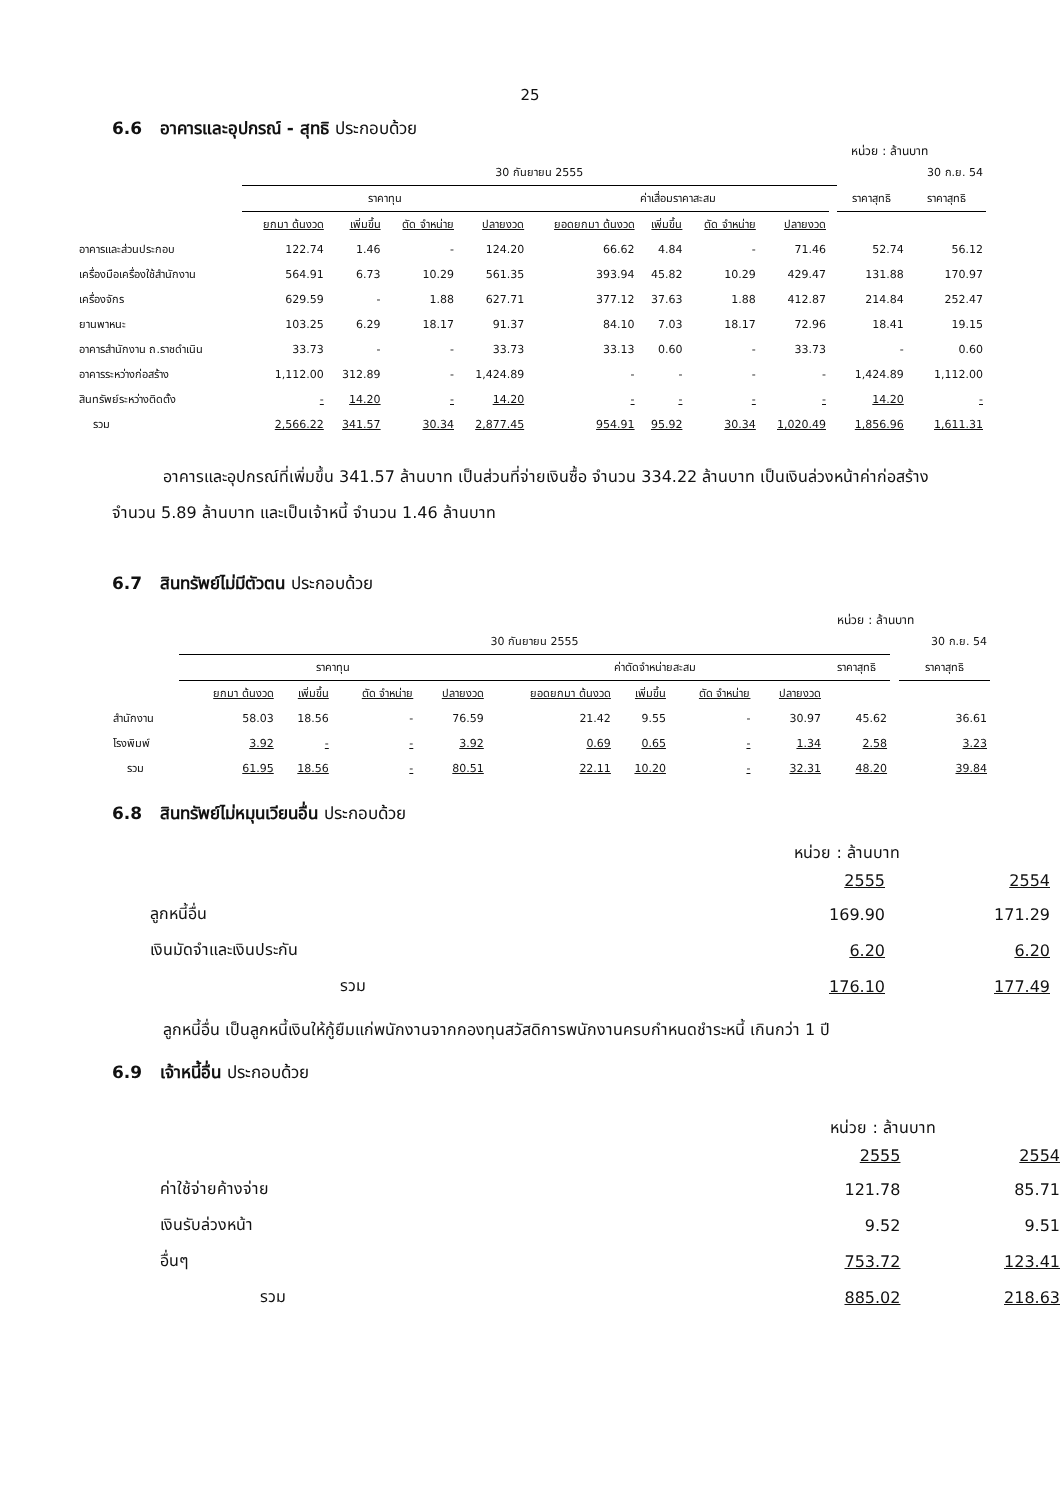25
6.6 อาคารและอุปกรณ์ - สุทธิ ประกอบด้วย
หน่วย : ล้านบาท
| | 30 กันยายน 2555 | | | | | | | | | | 30 ก.ย. 54 |
| | ราคาทุน | | | | ค่าเสื่อมราคาสะสม | | | | | ราคาสุทธิ | ราคาสุทธิ |
| | ยกมา ต้นงวด | เพิ่มขึ้น | ตัด จำหน่าย | ปลายงวด | ยอดยกมา ต้นงวด | เพิ่มขึ้น | ตัด จำหน่าย | ปลายงวด | | | |
| อาคารและส่วนประกอบ | 122.74 | 1.46 | - | 124.20 | 66.62 | 4.84 | - | 71.46 | | 52.74 | 56.12 |
| เครื่องมือเครื่องใช้สำนักงาน | 564.91 | 6.73 | 10.29 | 561.35 | 393.94 | 45.82 | 10.29 | 429.47 | | 131.88 | 170.97 |
| เครื่องจักร | 629.59 | - | 1.88 | 627.71 | 377.12 | 37.63 | 1.88 | 412.87 | | 214.84 | 252.47 |
| ยานพาหนะ | 103.25 | 6.29 | 18.17 | 91.37 | 84.10 | 7.03 | 18.17 | 72.96 | | 18.41 | 19.15 |
| อาคารสำนักงาน ถ.ราชดำเนิน | 33.73 | - | - | 33.73 | 33.13 | 0.60 | - | 33.73 | | - | 0.60 |
| อาคารระหว่างก่อสร้าง | 1,112.00 | 312.89 | - | 1,424.89 | - | - | - | - | | 1,424.89 | 1,112.00 |
| สินทรัพย์ระหว่างติดตั้ง | - | 14.20 | - | 14.20 | - | - | - | - | | 14.20 | - |
| รวม | 2,566.22 | 341.57 | 30.34 | 2,877.45 | 954.91 | 95.92 | 30.34 | 1,020.49 | | 1,856.96 | 1,611.31 |
อาคารและอุปกรณ์ที่เพิ่มขึ้น 341.57 ล้านบาท เป็นส่วนที่จ่ายเงินซื้อ จำนวน 334.22 ล้านบาท เป็นเงินล่วงหน้าค่าก่อสร้าง จำนวน 5.89 ล้านบาท และเป็นเจ้าหนี้ จำนวน 1.46 ล้านบาท
6.7 สินทรัพย์ไม่มีตัวตน ประกอบด้วย
หน่วย : ล้านบาท
| | 30 กันยายน 2555 | | | | | | | | | | 30 ก.ย. 54 |
| | ราคาทุน | | | | ค่าตัดจำหน่ายสะสม | | | | ราคาสุทธิ | | ราคาสุทธิ |
| | ยกมา ต้นงวด | เพิ่มขึ้น | ตัด จำหน่าย | ปลายงวด | ยอดยกมา ต้นงวด | เพิ่มขึ้น | ตัด จำหน่าย | ปลายงวด | | | |
| สำนักงาน | 58.03 | 18.56 | - | 76.59 | 21.42 | 9.55 | - | 30.97 | 45.62 | | 36.61 |
| โรงพิมพ์ | 3.92 | - | - | 3.92 | 0.69 | 0.65 | - | 1.34 | 2.58 | | 3.23 |
| รวม | 61.95 | 18.56 | - | 80.51 | 22.11 | 10.20 | - | 32.31 | 48.20 | | 39.84 |
6.8 สินทรัพย์ไม่หมุนเวียนอื่น ประกอบด้วย
หน่วย : ล้านบาท
| | 2555 | 2554 |
| ลูกหนี้อื่น | 169.90 | 171.29 |
| เงินมัดจำและเงินประกัน | 6.20 | 6.20 |
| รวม | 176.10 | 177.49 |
ลูกหนี้อื่น เป็นลูกหนี้เงินให้กู้ยืมแก่พนักงานจากกองทุนสวัสดิการพนักงานครบกำหนดชำระหนี้ เกินกว่า 1 ปี
6.9 เจ้าหนี้อื่น ประกอบด้วย
หน่วย : ล้านบาท
| | 2555 | 2554 |
| ค่าใช้จ่ายค้างจ่าย | 121.78 | 85.71 |
| เงินรับล่วงหน้า | 9.52 | 9.51 |
| อื่นๆ | 753.72 | 123.41 |
| รวม | 885.02 | 218.63 |